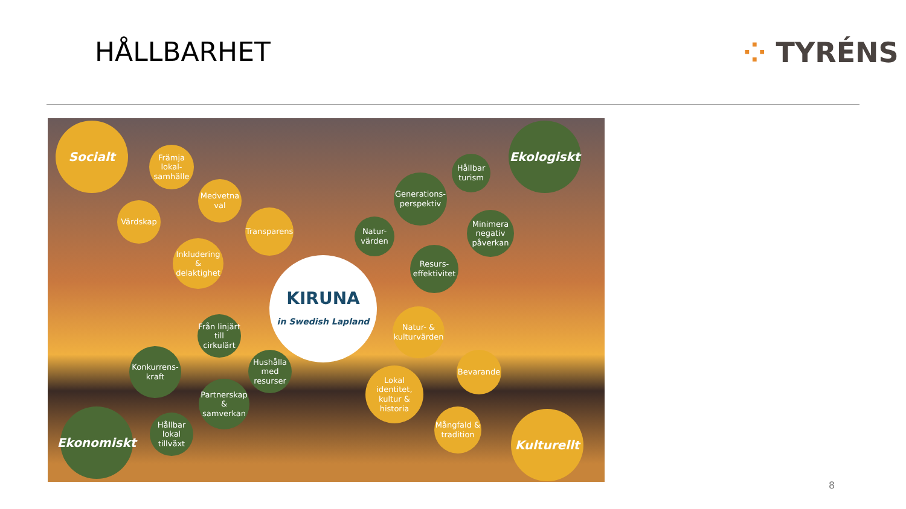HÅLLBARHET ⁘ TYRÉNS
Socialt
Främja lokal-samhälle
Medvetna val
Värdskap
Transparens
Inkludering & delaktighet
Ekologiskt
Hållbar turism
Generations-perspektiv
Natur-värden
Minimera negativ påverkan
Resurs-effektivitet
KIRUNA
in Swedish Lapland
Från linjärt till cirkulärt
Natur- & kulturvärden
Konkurrens-kraft
Hushålla med resurser
Bevarande
Lokal identitet, kultur & historia
Partnerskap & samverkan
Ekonomiskt
Hållbar lokal tillväxt
Mångfald & tradition
Kulturellt
8